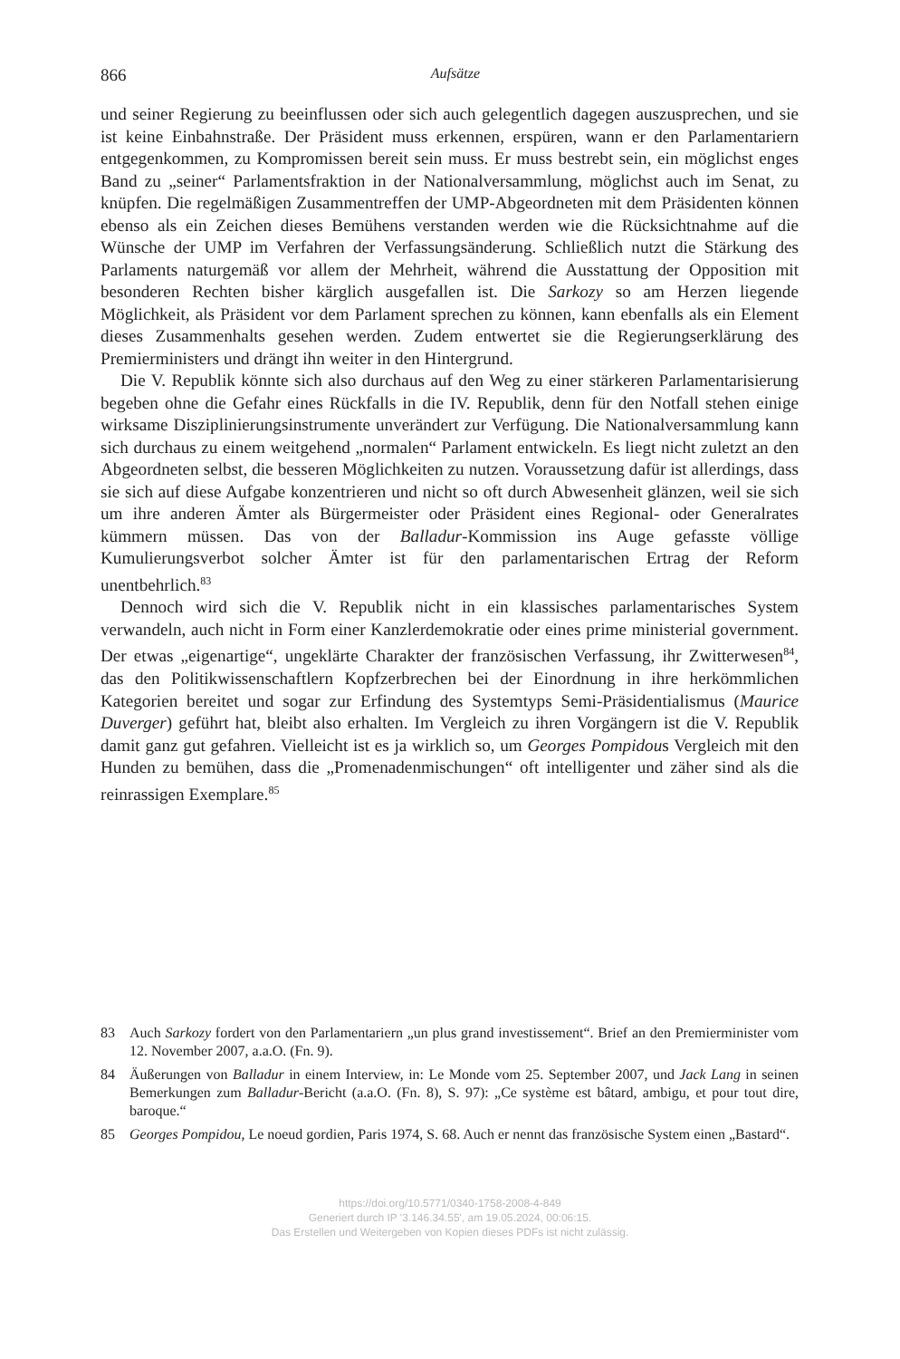866 Aufsätze
und seiner Regierung zu beeinflussen oder sich auch gelegentlich dagegen auszusprechen, und sie ist keine Einbahnstraße. Der Präsident muss erkennen, erspüren, wann er den Parlamentariern entgegenkommen, zu Kompromissen bereit sein muss. Er muss bestrebt sein, ein möglichst enges Band zu „seiner“ Parlamentsfraktion in der Nationalversammlung, möglichst auch im Senat, zu knüpfen. Die regelmäßigen Zusammentreffen der UMP-Abgeordneten mit dem Präsidenten können ebenso als ein Zeichen dieses Bemühens verstanden werden wie die Rücksichtnahme auf die Wünsche der UMP im Verfahren der Verfassungsänderung. Schließlich nutzt die Stärkung des Parlaments naturgemäß vor allem der Mehrheit, während die Ausstattung der Opposition mit besonderen Rechten bisher kärglich ausgefallen ist. Die Sarkozy so am Herzen liegende Möglichkeit, als Präsident vor dem Parlament sprechen zu können, kann ebenfalls als ein Element dieses Zusammenhalts gesehen werden. Zudem entwertet sie die Regierungserklärung des Premierministers und drängt ihn weiter in den Hintergrund.
Die V. Republik könnte sich also durchaus auf den Weg zu einer stärkeren Parlamentarisierung begeben ohne die Gefahr eines Rückfalls in die IV. Republik, denn für den Notfall stehen einige wirksame Disziplinierungsinstrumente unverändert zur Verfügung. Die Nationalversammlung kann sich durchaus zu einem weitgehend „normalen“ Parlament entwickeln. Es liegt nicht zuletzt an den Abgeordneten selbst, die besseren Möglichkeiten zu nutzen. Voraussetzung dafür ist allerdings, dass sie sich auf diese Aufgabe konzentrieren und nicht so oft durch Abwesenheit glänzen, weil sie sich um ihre anderen Ämter als Bürgermeister oder Präsident eines Regional- oder Generalrates kümmern müssen. Das von der Balladur-Kommission ins Auge gefasste völlige Kumulierungsverbot solcher Ämter ist für den parlamentarischen Ertrag der Reform unentbehrlich.<sup>83</sup>
Dennoch wird sich die V. Republik nicht in ein klassisches parlamentarisches System verwandeln, auch nicht in Form einer Kanzlerdemokratie oder eines prime ministerial government. Der etwas „eigenartige“, ungeklärte Charakter der französischen Verfassung, ihr Zwitterwesen<sup>84</sup>, das den Politikwissenschaftlern Kopfzerbrechen bei der Einordnung in ihre herkömmlichen Kategorien bereitet und sogar zur Erfindung des Systemtyps Semi-Präsidentialismus (Maurice Duverger) geführt hat, bleibt also erhalten. Im Vergleich zu ihren Vorgängern ist die V. Republik damit ganz gut gefahren. Vielleicht ist es ja wirklich so, um Georges Pompidous Vergleich mit den Hunden zu bemühen, dass die „Promenadenmischungen“ oft intelligenter und zäher sind als die reinrassigen Exemplare.<sup>85</sup>
83 Auch Sarkozy fordert von den Parlamentariern „un plus grand investissement“. Brief an den Premierminister vom 12. November 2007, a.a.O. (Fn. 9).
84 Äußerungen von Balladur in einem Interview, in: Le Monde vom 25. September 2007, und Jack Lang in seinen Bemerkungen zum Balladur-Bericht (a.a.O. (Fn. 8), S. 97): „Ce système est bâtard, ambigu, et pour tout dire, baroque.“
85 Georges Pompidou, Le noeud gordien, Paris 1974, S. 68. Auch er nennt das französische System einen „Bastard“.
https://doi.org/10.5771/0340-1758-2008-4-849
Generiert durch IP '3.146.34.55', am 19.05.2024, 00:06:15.
Das Erstellen und Weitergeben von Kopien dieses PDFs ist nicht zulässig.